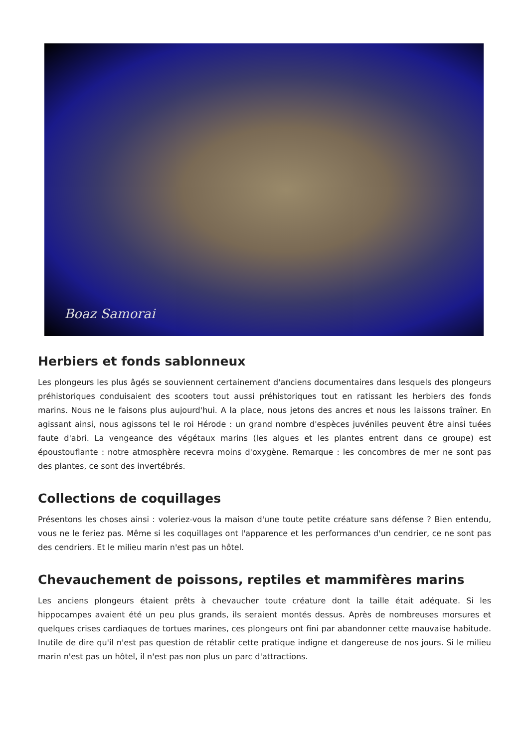Boaz Samorai
Herbiers et fonds sablonneux
Les plongeurs les plus âgés se souviennent certainement d'anciens documentaires dans lesquels des plongeurs préhistoriques conduisaient des scooters tout aussi préhistoriques tout en ratissant les herbiers des fonds marins. Nous ne le faisons plus aujourd'hui. A la place, nous jetons des ancres et nous les laissons traîner. En agissant ainsi, nous agissons tel le roi Hérode : un grand nombre d'espèces juvéniles peuvent être ainsi tuées faute d'abri. La vengeance des végétaux marins (les algues et les plantes entrent dans ce groupe) est époustouflante : notre atmosphère recevra moins d'oxygène. Remarque : les concombres de mer ne sont pas des plantes, ce sont des invertébrés.
Collections de coquillages
Présentons les choses ainsi : voleriez-vous la maison d'une toute petite créature sans défense ? Bien entendu, vous ne le feriez pas. Même si les coquillages ont l'apparence et les performances d'un cendrier, ce ne sont pas des cendriers. Et le milieu marin n'est pas un hôtel.
Chevauchement de poissons, reptiles et mammifères marins
Les anciens plongeurs étaient prêts à chevaucher toute créature dont la taille était adéquate. Si les hippocampes avaient été un peu plus grands, ils seraient montés dessus. Après de nombreuses morsures et quelques crises cardiaques de tortues marines, ces plongeurs ont fini par abandonner cette mauvaise habitude. Inutile de dire qu'il n'est pas question de rétablir cette pratique indigne et dangereuse de nos jours. Si le milieu marin n'est pas un hôtel, il n'est pas non plus un parc d'attractions.